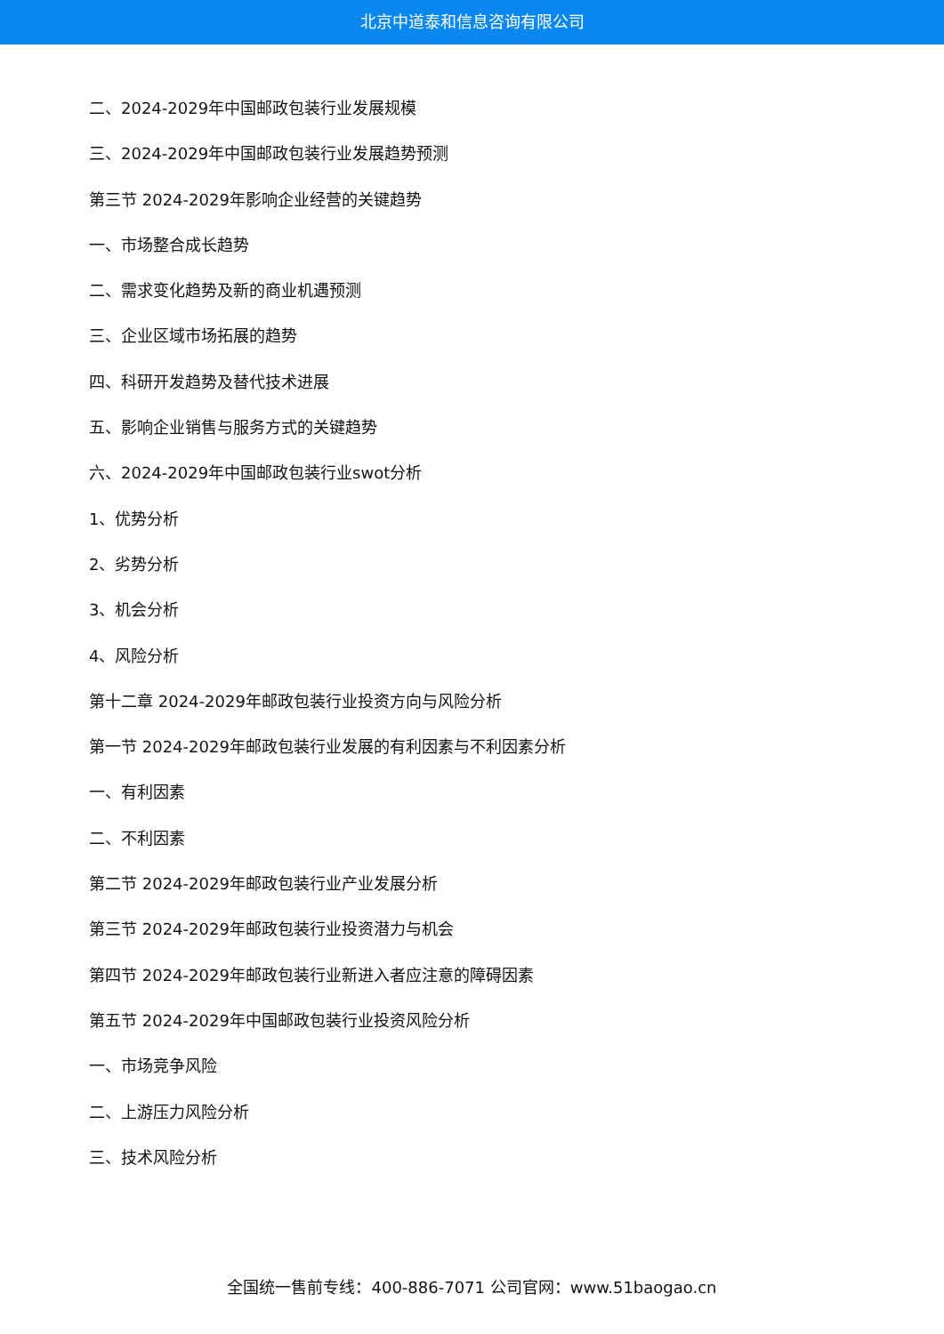北京中道泰和信息咨询有限公司
二、2024-2029年中国邮政包装行业发展规模
三、2024-2029年中国邮政包装行业发展趋势预测
第三节 2024-2029年影响企业经营的关键趋势
一、市场整合成长趋势
二、需求变化趋势及新的商业机遇预测
三、企业区域市场拓展的趋势
四、科研开发趋势及替代技术进展
五、影响企业销售与服务方式的关键趋势
六、2024-2029年中国邮政包装行业swot分析
1、优势分析
2、劣势分析
3、机会分析
4、风险分析
第十二章 2024-2029年邮政包装行业投资方向与风险分析
第一节 2024-2029年邮政包装行业发展的有利因素与不利因素分析
一、有利因素
二、不利因素
第二节 2024-2029年邮政包装行业产业发展分析
第三节 2024-2029年邮政包装行业投资潜力与机会
第四节 2024-2029年邮政包装行业新进入者应注意的障碍因素
第五节 2024-2029年中国邮政包装行业投资风险分析
一、市场竞争风险
二、上游压力风险分析
三、技术风险分析
全国统一售前专线：400-886-7071 公司官网：www.51baogao.cn